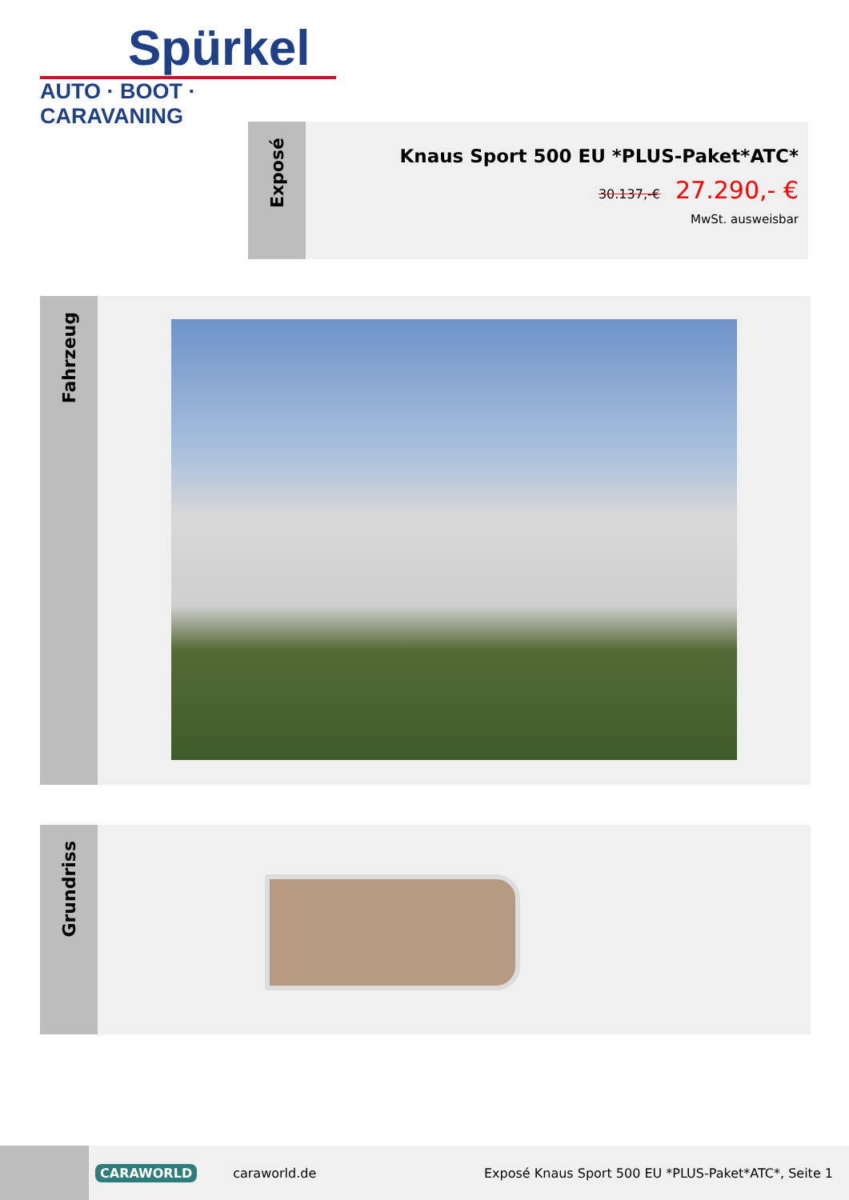Spürkel
AUTO · BOOT · CARAVANING
Exposé
Knaus Sport 500 EU *PLUS-Paket*ATC*
30.137,-€ 27.290,- €
MwSt. ausweisbar
Fahrzeug
Grundriss
CARAWORLD caraworld.de
Exposé Knaus Sport 500 EU *PLUS-Paket*ATC*, Seite 1